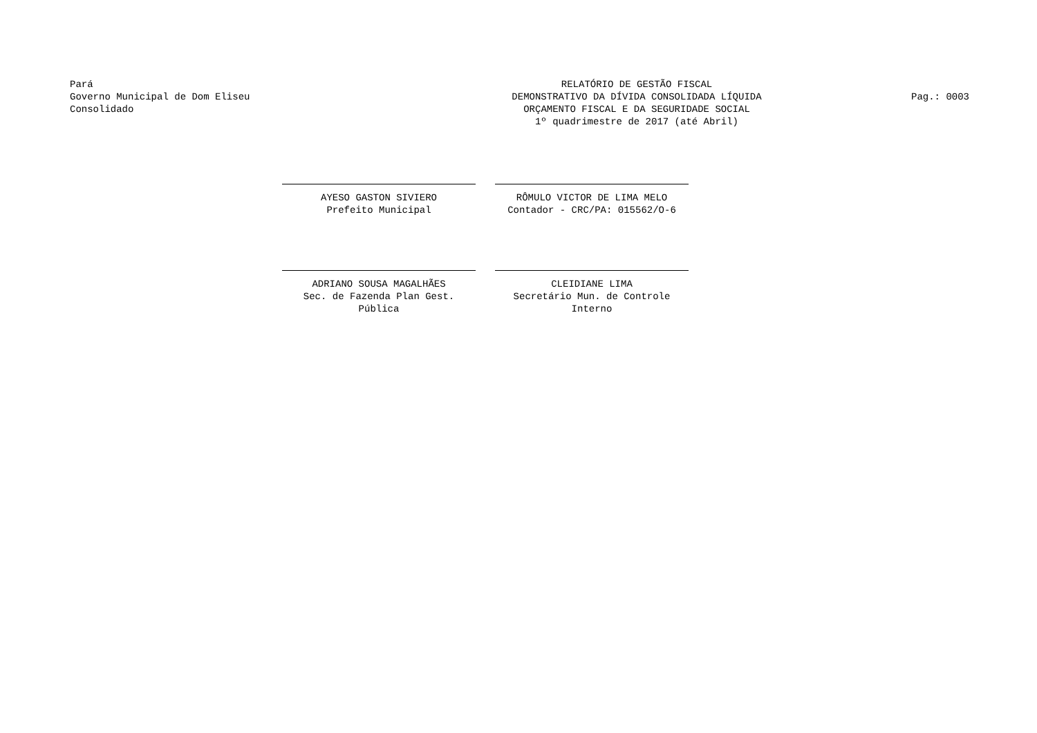Pará
Governo Municipal de Dom Eliseu
Consolidado
RELATÓRIO DE GESTÃO FISCAL
DEMONSTRATIVO DA DÍVIDA CONSOLIDADA LÍQUIDA
ORÇAMENTO FISCAL E DA SEGURIDADE SOCIAL
1º quadrimestre de 2017 (até Abril)
Pag.: 0003
AYESO GASTON SIVIERO
Prefeito Municipal
RÔMULO VICTOR DE LIMA MELO
Contador - CRC/PA: 015562/O-6
ADRIANO SOUSA MAGALHÃES
Sec. de Fazenda Plan Gest. Pública
CLEIDIANE LIMA
Secretário Mun. de Controle Interno